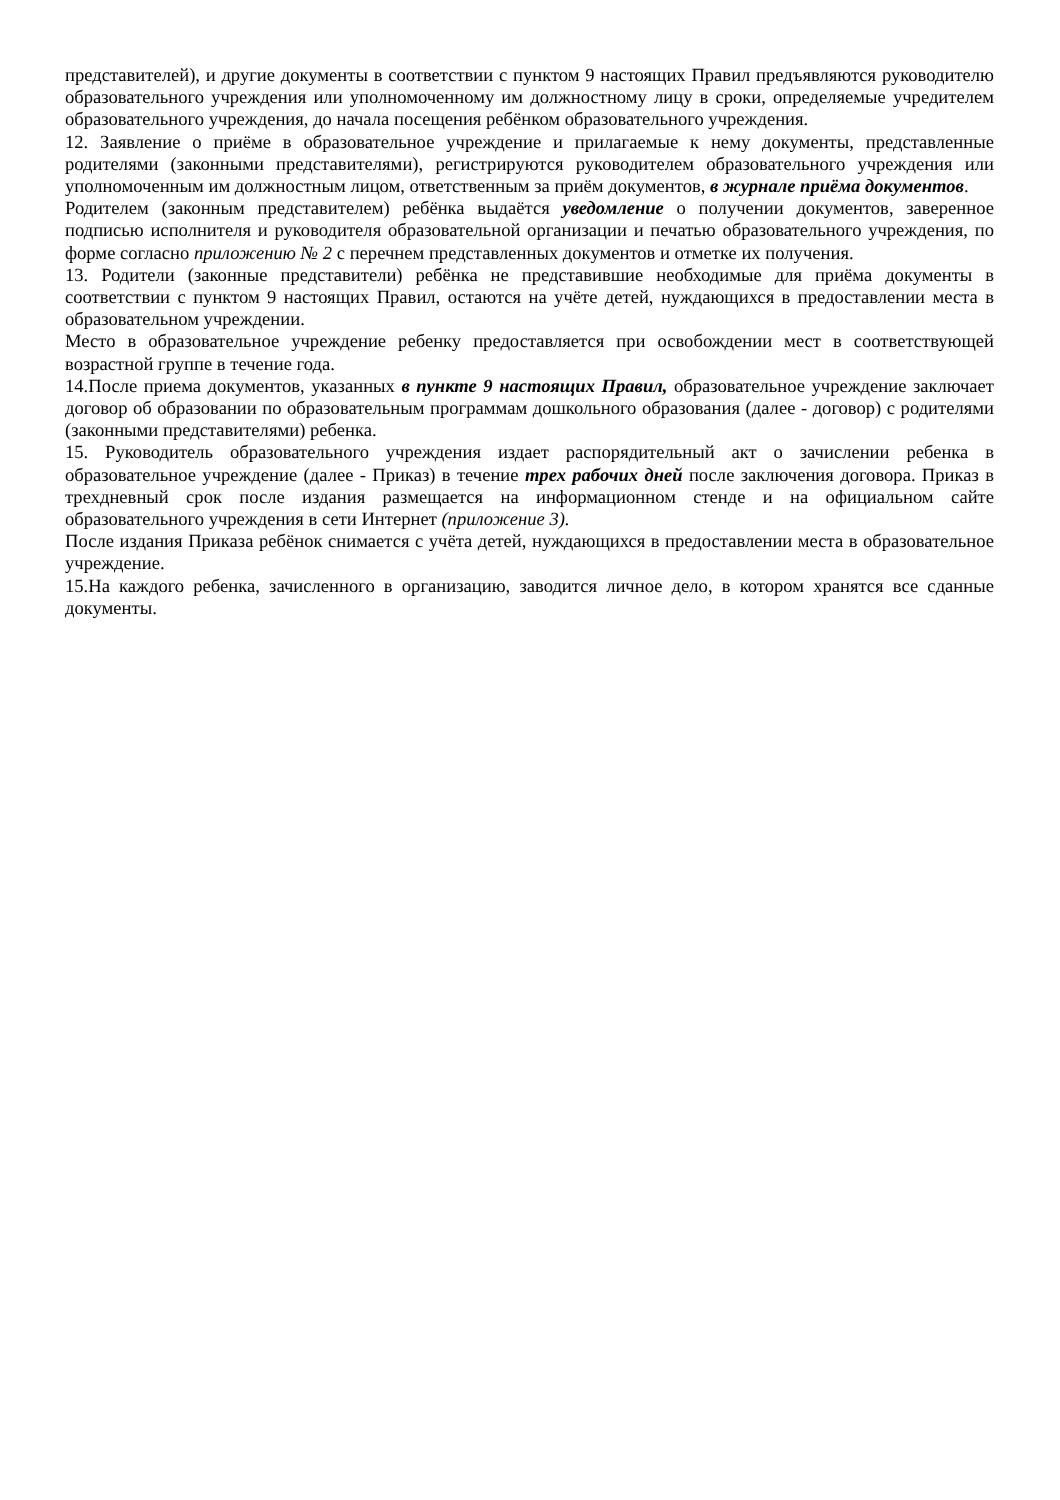представителей), и другие документы в соответствии с пунктом 9 настоящих Правил предъявляются руководителю образовательного учреждения или уполномоченному им должностному лицу в сроки, определяемые учредителем образовательного учреждения, до начала посещения ребёнком образовательного учреждения.
12. Заявление о приёме в образовательное учреждение и прилагаемые к нему документы, представленные родителями (законными представителями), регистрируются руководителем образовательного учреждения или уполномоченным им должностным лицом, ответственным за приём документов, в журнале приёма документов.
Родителем (законным представителем) ребёнка выдаётся уведомление о получении документов, заверенное подписью исполнителя и руководителя образовательной организации и печатью образовательного учреждения, по форме согласно приложению № 2 с перечнем представленных документов и отметке их получения.
13. Родители (законные представители) ребёнка не представившие необходимые для приёма документы в соответствии с пунктом 9 настоящих Правил, остаются на учёте детей, нуждающихся в предоставлении места в образовательном учреждении.
Место в образовательное учреждение ребенку предоставляется при освобождении мест в соответствующей возрастной группе в течение года.
14.После приема документов, указанных в пункте 9 настоящих Правил, образовательное учреждение заключает договор об образовании по образовательным программам дошкольного образования (далее - договор) с родителями (законными представителями) ребенка.
15. Руководитель образовательного учреждения издает распорядительный акт о зачислении ребенка в образовательное учреждение (далее - Приказ) в течение трех рабочих дней после заключения договора. Приказ в трехдневный срок после издания размещается на информационном стенде и на официальном сайте образовательного учреждения в сети Интернет (приложение 3).
После издания Приказа ребёнок снимается с учёта детей, нуждающихся в предоставлении места в образовательное учреждение.
15.На каждого ребенка, зачисленного в организацию, заводится личное дело, в котором хранятся все сданные документы.